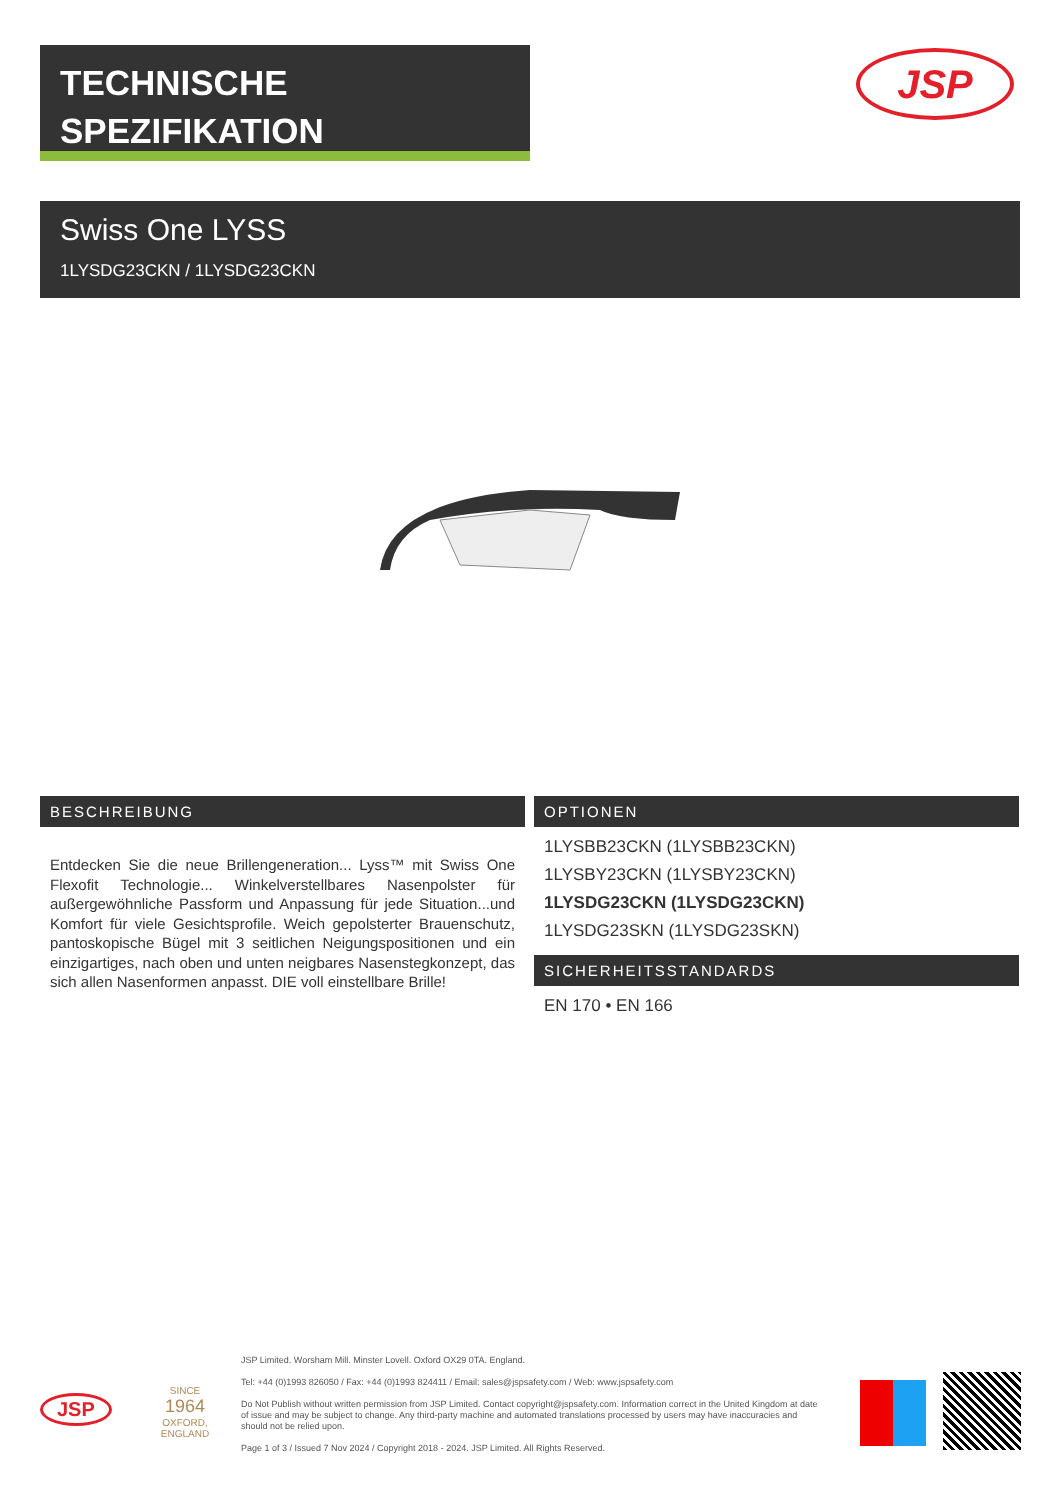TECHNISCHE
SPEZIFIKATION
JSP
Swiss One LYSS
1LYSDG23CKN / 1LYSDG23CKN
BESCHREIBUNG
Entdecken Sie die neue Brillengeneration... Lyss™ mit Swiss One Flexofit Technologie... Winkelverstellbares Nasenpolster für außergewöhnliche Passform und Anpassung für jede Situation...und Komfort für viele Gesichtsprofile. Weich gepolsterter Brauenschutz, pantoskopische Bügel mit 3 seitlichen Neigungspositionen und ein einzigartiges, nach oben und unten neigbares Nasenstegkonzept, das sich allen Nasenformen anpasst. DIE voll einstellbare Brille!
OPTIONEN
1LYSBB23CKN (1LYSBB23CKN)
1LYSBY23CKN (1LYSBY23CKN)
1LYSDG23CKN (1LYSDG23CKN)
1LYSDG23SKN (1LYSDG23SKN)
SICHERHEITSSTANDARDS
EN 170 • EN 166
JSP
SINCE
1964
OXFORD, ENGLAND
JSP Limited. Worsham Mill. Minster Lovell. Oxford OX29 0TA. England.
Tel: +44 (0)1993 826050 / Fax: +44 (0)1993 824411 / Email: sales@jspsafety.com / Web: www.jspsafety.com
Do Not Publish without written permission from JSP Limited. Contact copyright@jspsafety.com. Information correct in the United Kingdom at date of issue and may be subject to change. Any third-party machine and automated translations processed by users may have inaccuracies and should not be relied upon.
Page 1 of 3 / Issued 7 Nov 2024 / Copyright 2018 - 2024. JSP Limited. All Rights Reserved.